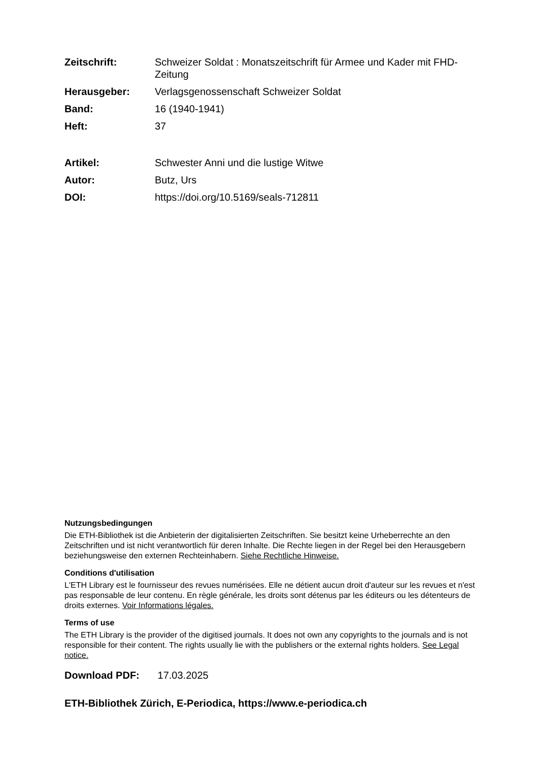Zeitschrift: Schweizer Soldat : Monatszeitschrift für Armee und Kader mit FHD-Zeitung
Herausgeber: Verlagsgenossenschaft Schweizer Soldat
Band: 16 (1940-1941)
Heft: 37
Artikel: Schwester Anni und die lustige Witwe
Autor: Butz, Urs
DOI: https://doi.org/10.5169/seals-712811
Nutzungsbedingungen
Die ETH-Bibliothek ist die Anbieterin der digitalisierten Zeitschriften. Sie besitzt keine Urheberrechte an den Zeitschriften und ist nicht verantwortlich für deren Inhalte. Die Rechte liegen in der Regel bei den Herausgebern beziehungsweise den externen Rechteinhabern. Siehe Rechtliche Hinweise.
Conditions d'utilisation
L'ETH Library est le fournisseur des revues numérisées. Elle ne détient aucun droit d'auteur sur les revues et n'est pas responsable de leur contenu. En règle générale, les droits sont détenus par les éditeurs ou les détenteurs de droits externes. Voir Informations légales.
Terms of use
The ETH Library is the provider of the digitised journals. It does not own any copyrights to the journals and is not responsible for their content. The rights usually lie with the publishers or the external rights holders. See Legal notice.
Download PDF: 17.03.2025
ETH-Bibliothek Zürich, E-Periodica, https://www.e-periodica.ch